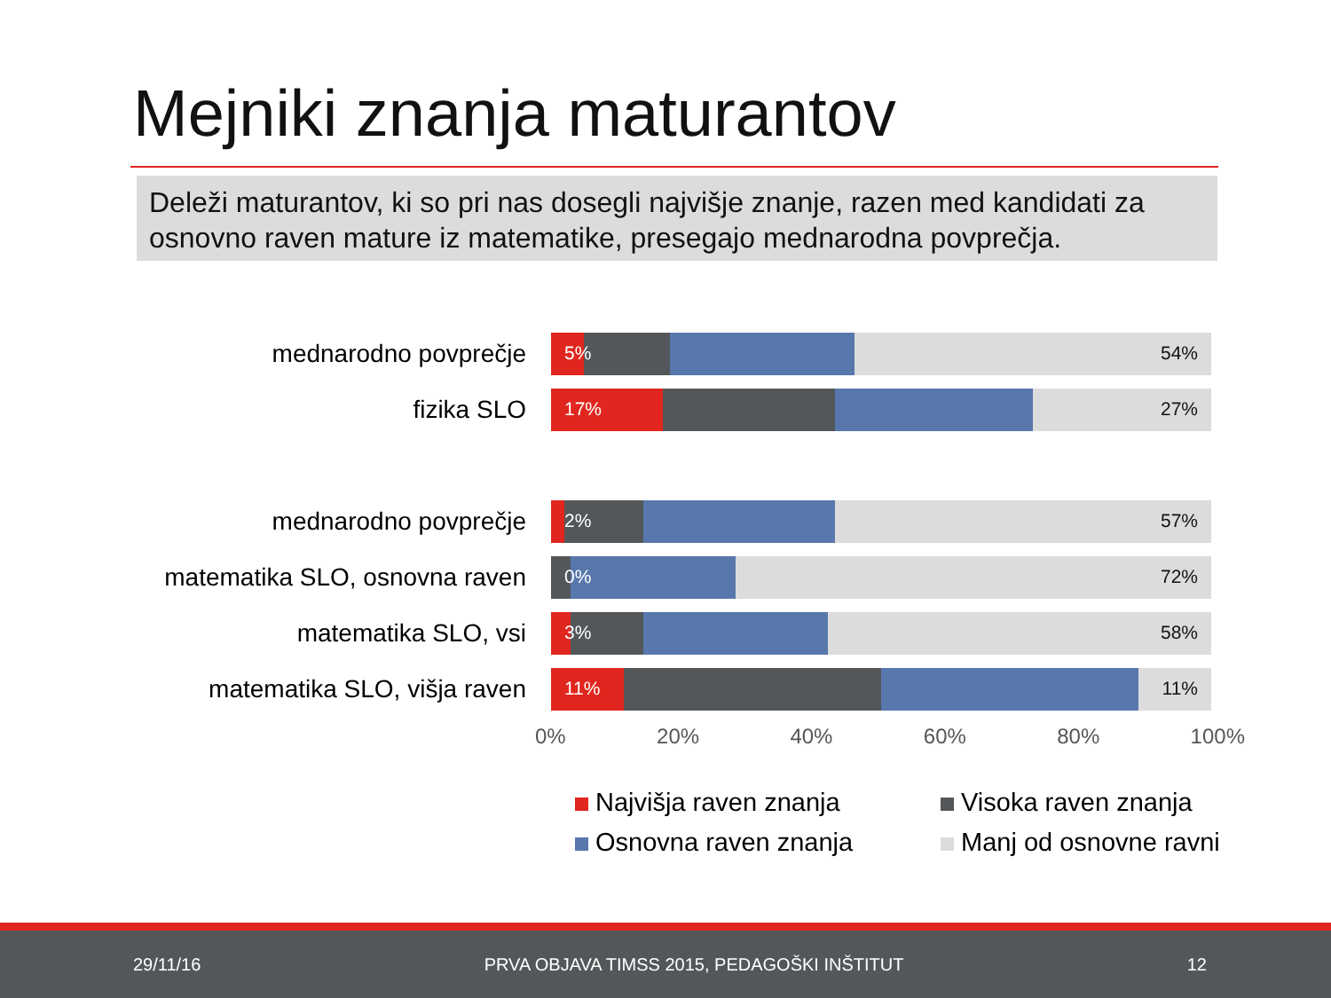Mejniki znanja maturantov
Deleži maturantov, ki so pri nas dosegli najvišje znanje, razen med kandidati za osnovno raven mature iz matematike, presegajo mednarodna povprečja.
mednarodno povprečje
5% 54%
fizika SLO
17% 27%
mednarodno povprečje
2% 57%
matematika SLO, osnovna raven
0% 72%
matematika SLO, vsi
3% 58%
matematika SLO, višja raven
11% 11%
0% 20% 40% 60% 80% 100%
Najvišja raven znanja
Visoka raven znanja
Osnovna raven znanja
Manj od osnovne ravni
29/11/16 PRVA OBJAVA TIMSS 2015, PEDAGOŠKI INŠTITUT 12